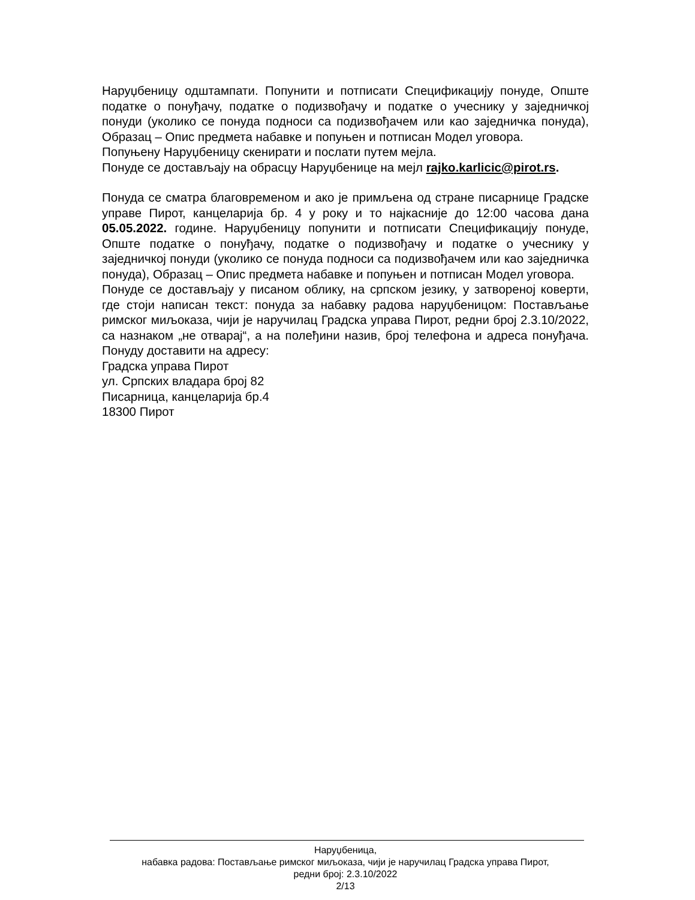Наруџбеницу одштампати. Попунити и потписати Спецификацију понуде, Опште податке о понуђачу, податке о подизвођачу и податке о учеснику у заједничкој понуди (уколико се понуда подноси са подизвођачем или као заједничка понуда), Образац – Опис предмета набавке и попуњен и потписан Модел уговора.
Попуњену Наруџбеницу скенирати и послати путем мејла.
Понуде се достављају на обрасцу Наруџбенице на мејл rajko.karlicic@pirot.rs.
Понуда се сматра благовременом и ако је примљена од стране писарнице Градске управе Пирот, канцеларија бр. 4 у року и то најкасније до 12:00 часова дана 05.05.2022. године. Наруџбеницу попунити и потписати Спецификацију понуде, Опште податке о понуђачу, податке о подизвођачу и податке о учеснику у заједничкој понуди (уколико се понуда подноси са подизвођачем или као заједничка понуда), Образац – Опис предмета набавке и попуњен и потписан Модел уговора.
Понуде се достављају у писаном облику, на српском језику, у затвореној коверти, где стоји написан текст: понуда за набавку радова наруџбеницом: Постављање римског миљоказа, чији је наручилац Градска управа Пирот, редни број 2.3.10/2022, са назнаком „не отварај“, а на полеђини назив, број телефона и адреса понуђача. Понуду доставити на адресу:
Градска управа Пирот
ул. Српских владара број 82
Писарница, канцеларија бр.4
18300 Пирот
Наруџбеница,
набавка радова: Постављање римског миљоказа, чији је наручилац Градска управа Пирот,
редни број: 2.3.10/2022
2/13